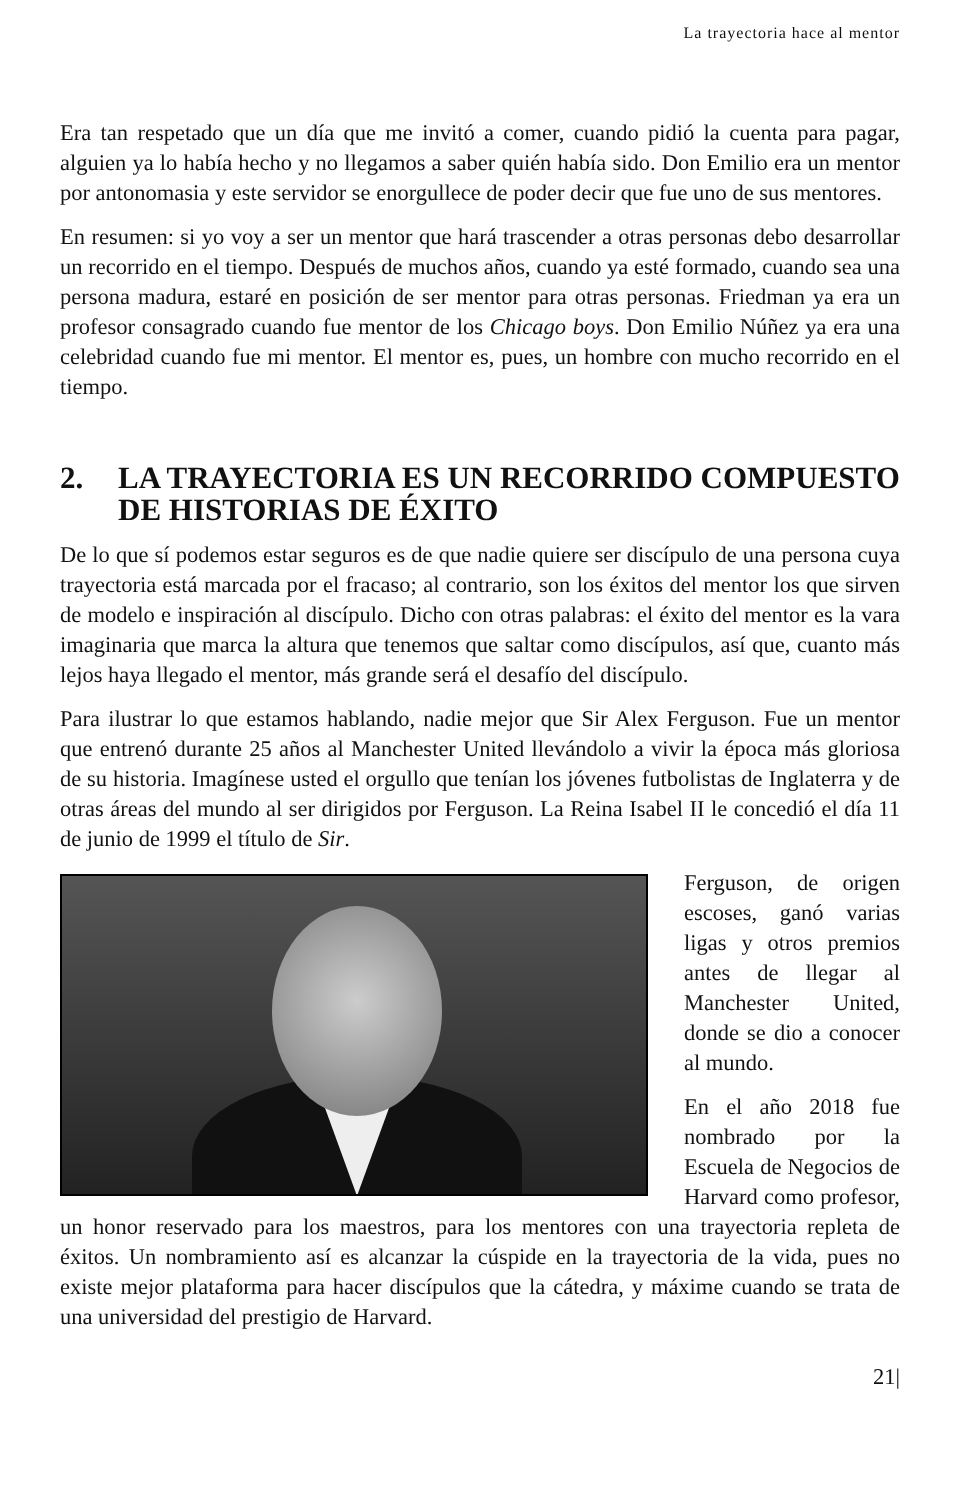La trayectoria hace al mentor
Era tan respetado que un día que me invitó a comer, cuando pidió la cuenta para pagar, alguien ya lo había hecho y no llegamos a saber quién había sido. Don Emilio era un mentor por antonomasia y este servidor se enorgullece de poder decir que fue uno de sus mentores.
En resumen: si yo voy a ser un mentor que hará trascender a otras personas debo desarrollar un recorrido en el tiempo. Después de muchos años, cuando ya esté formado, cuando sea una persona madura, estaré en posición de ser mentor para otras personas. Friedman ya era un profesor consagrado cuando fue mentor de los Chicago boys. Don Emilio Núñez ya era una celebridad cuando fue mi mentor. El mentor es, pues, un hombre con mucho recorrido en el tiempo.
2. LA TRAYECTORIA ES UN RECORRIDO COMPUESTO DE HISTORIAS DE ÉXITO
De lo que sí podemos estar seguros es de que nadie quiere ser discípulo de una persona cuya trayectoria está marcada por el fracaso; al contrario, son los éxitos del mentor los que sirven de modelo e inspiración al discípulo. Dicho con otras palabras: el éxito del mentor es la vara imaginaria que marca la altura que tenemos que saltar como discípulos, así que, cuanto más lejos haya llegado el mentor, más grande será el desafío del discípulo.
Para ilustrar lo que estamos hablando, nadie mejor que Sir Alex Ferguson. Fue un mentor que entrenó durante 25 años al Manchester United llevándolo a vivir la época más gloriosa de su historia. Imagínese usted el orgullo que tenían los jóvenes futbolistas de Inglaterra y de otras áreas del mundo al ser dirigidos por Ferguson. La Reina Isabel II le concedió el día 11 de junio de 1999 el título de Sir.
Ferguson, de origen escoses, ganó varias ligas y otros premios antes de llegar al Manchester United, donde se dio a conocer al mundo.
En el año 2018 fue nombrado por la Escuela de Negocios de Harvard como profesor, un honor reservado para los maestros, para los mentores con una trayectoria repleta de éxitos. Un nombramiento así es alcanzar la cúspide en la trayectoria de la vida, pues no existe mejor plataforma para hacer discípulos que la cátedra, y máxime cuando se trata de una universidad del prestigio de Harvard.
21|